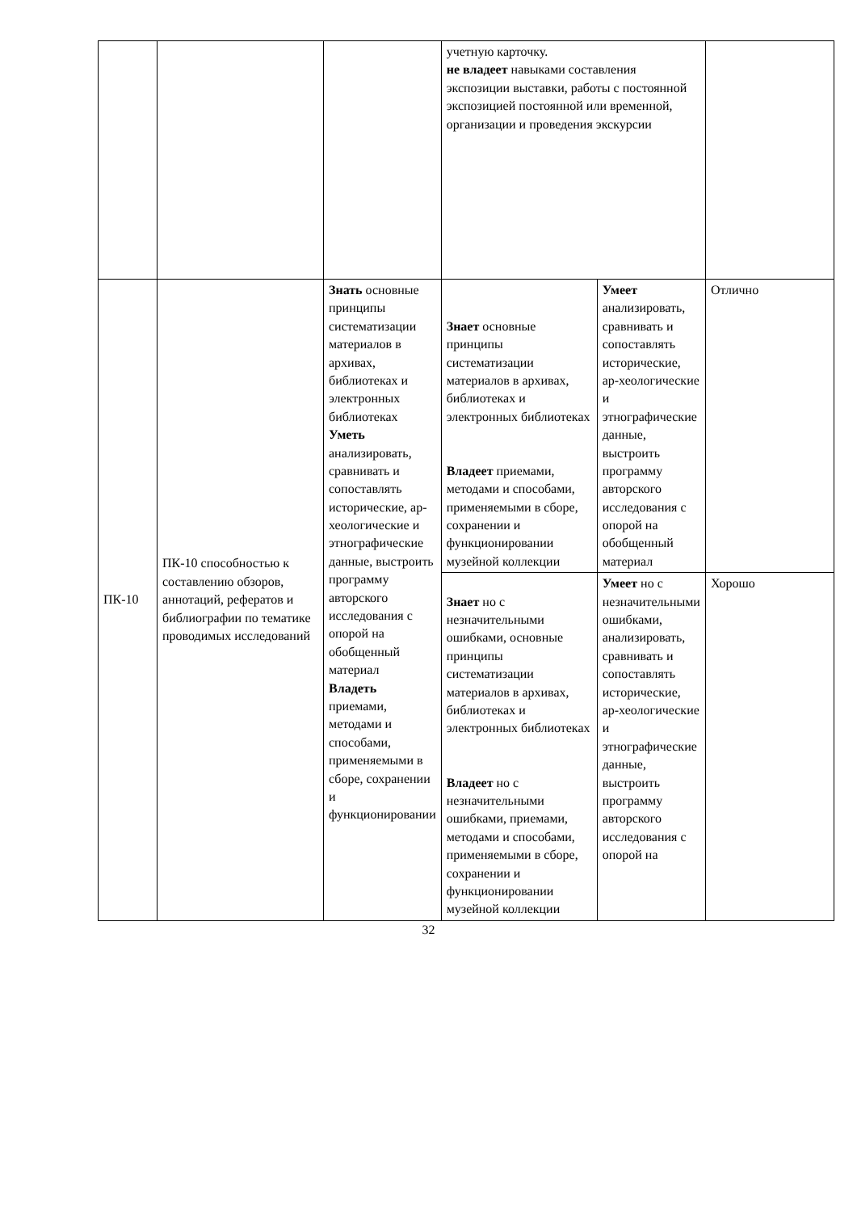| | | | учетную карточку. не владеет навыками составления экспозиции выставки, работы с постоянной экспозицией постоянной или временной, организации и проведения экскурсии | | |
| ПК-10 | ПК-10 способностью к составлению обзоров, аннотаций, рефератов и библиографии по тематике проводимых исследований | Знать основные принципы систематизации материалов в архивах, библиотеках и электронных библиотеках Уметь анализировать, сравнивать и сопоставлять исторические, ар-хеологические и этнографические данные, выстроить программу авторского исследования с опорой на обобщенный материал Владеть приемами, методами и способами, применяемыми в сборе, сохранении и функционировании | Знает основные принципы систематизации материалов в архивах, библиотеках и электронных библиотеках Владеет приемами, методами и способами, применяемыми в сборе, сохранении и функционировании музейной коллекции | Умеет анализировать, сравнивать и сопоставлять исторические, ар-хеологические и этнографические данные, выстроить программу авторского исследования с опорой на обобщенный материал | Отлично |
| | | | Знает но с незначительными ошибками, основные принципы систематизации материалов в архивах, библиотеках и электронных библиотеках Владеет но с незначительными ошибками, приемами, методами и способами, применяемыми в сборе, сохранении и функционировании музейной коллекции | Умеет но с незначительными ошибками, анализировать, сравнивать и сопоставлять исторические, ар-хеологические и этнографические данные, выстроить программу авторского исследования с опорой на | Хорошо |
32